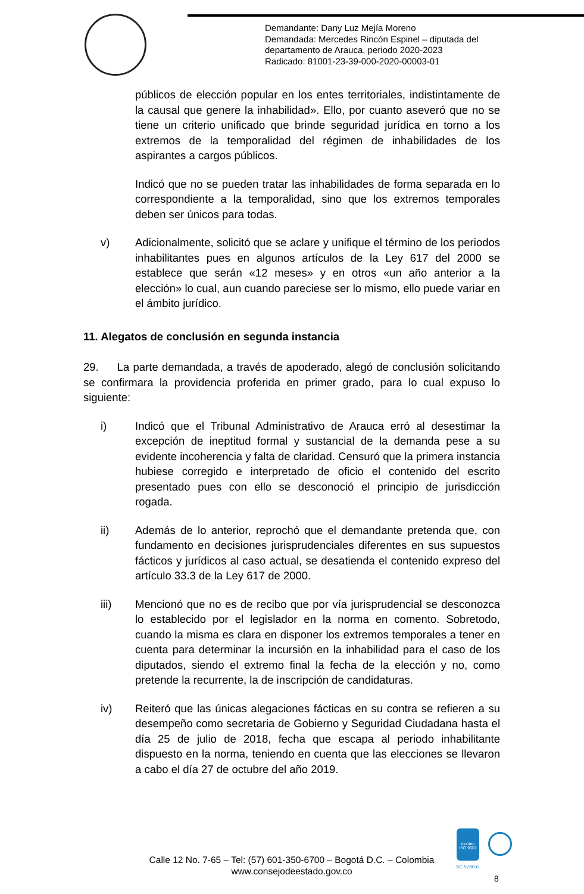Demandante: Dany Luz Mejía Moreno
Demandada: Mercedes Rincón Espinel – diputada del
departamento de Arauca, periodo 2020-2023
Radicado: 81001-23-39-000-2020-00003-01
públicos de elección popular en los entes territoriales, indistintamente de la causal que genere la inhabilidad». Ello, por cuanto aseveró que no se tiene un criterio unificado que brinde seguridad jurídica en torno a los extremos de la temporalidad del régimen de inhabilidades de los aspirantes a cargos públicos.
Indicó que no se pueden tratar las inhabilidades de forma separada en lo correspondiente a la temporalidad, sino que los extremos temporales deben ser únicos para todas.
v) Adicionalmente, solicitó que se aclare y unifique el término de los periodos inhabilitantes pues en algunos artículos de la Ley 617 del 2000 se establece que serán «12 meses» y en otros «un año anterior a la elección» lo cual, aun cuando pareciese ser lo mismo, ello puede variar en el ámbito jurídico.
11. Alegatos de conclusión en segunda instancia
29. La parte demandada, a través de apoderado, alegó de conclusión solicitando se confirmara la providencia proferida en primer grado, para lo cual expuso lo siguiente:
i) Indicó que el Tribunal Administrativo de Arauca erró al desestimar la excepción de ineptitud formal y sustancial de la demanda pese a su evidente incoherencia y falta de claridad. Censuró que la primera instancia hubiese corregido e interpretado de oficio el contenido del escrito presentado pues con ello se desconoció el principio de jurisdicción rogada.
ii) Además de lo anterior, reprochó que el demandante pretenda que, con fundamento en decisiones jurisprudenciales diferentes en sus supuestos fácticos y jurídicos al caso actual, se desatienda el contenido expreso del artículo 33.3 de la Ley 617 de 2000.
iii) Mencionó que no es de recibo que por vía jurisprudencial se desconozca lo establecido por el legislador en la norma en comento. Sobretodo, cuando la misma es clara en disponer los extremos temporales a tener en cuenta para determinar la incursión en la inhabilidad para el caso de los diputados, siendo el extremo final la fecha de la elección y no, como pretende la recurrente, la de inscripción de candidaturas.
iv) Reiteró que las únicas alegaciones fácticas en su contra se refieren a su desempeño como secretaria de Gobierno y Seguridad Ciudadana hasta el día 25 de julio de 2018, fecha que escapa al periodo inhabilitante dispuesto en la norma, teniendo en cuenta que las elecciones se llevaron a cabo el día 27 de octubre del año 2019.
icontec
ISO 9001
SC 5780-6
Calle 12 No. 7-65 – Tel: (57) 601-350-6700 – Bogotá D.C. – Colombia
www.consejodeestado.gov.co
8